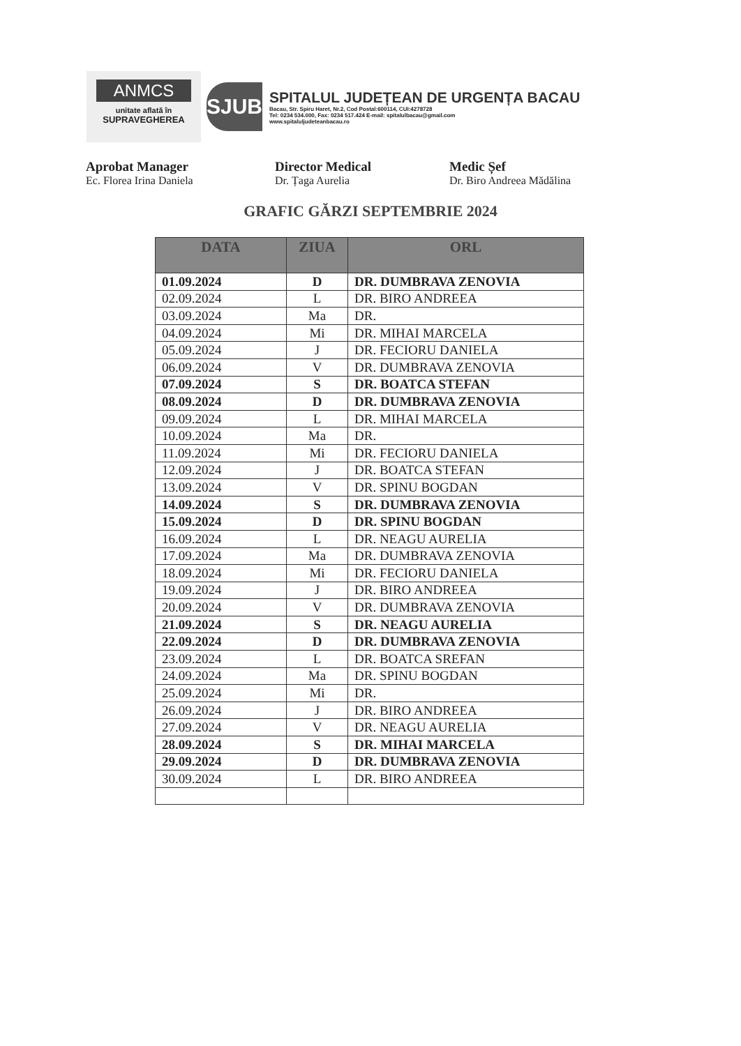ANMCS
unitate aflată în
SUPRAVEGHEREA
SJUB
SPITALUL JUDEȚEAN DE URGENȚA BACAU
Bacau, Str. Spiru Haret, Nr.2, Cod Postal:600114, CUI:4278728
Tel: 0234 534.000, Fax: 0234 517.424 E-mail: spitalulbacau@gmail.com
www.spitaluljudeteanbacau.ro
Aprobat Manager
Ec. Florea Irina Daniela
Director Medical
Dr. Țaga Aurelia
Medic Șef
Dr. Biro Andreea Mădălina
GRAFIC GĂRZI SEPTEMBRIE 2024
| DATA | ZIUA | ORL |
| --- | --- | --- |
| 01.09.2024 | D | DR. DUMBRAVA ZENOVIA |
| 02.09.2024 | L | DR. BIRO ANDREEA |
| 03.09.2024 | Ma | DR. |
| 04.09.2024 | Mi | DR. MIHAI MARCELA |
| 05.09.2024 | J | DR. FECIORU DANIELA |
| 06.09.2024 | V | DR. DUMBRAVA ZENOVIA |
| 07.09.2024 | S | DR. BOATCA STEFAN |
| 08.09.2024 | D | DR. DUMBRAVA ZENOVIA |
| 09.09.2024 | L | DR. MIHAI MARCELA |
| 10.09.2024 | Ma | DR. |
| 11.09.2024 | Mi | DR. FECIORU DANIELA |
| 12.09.2024 | J | DR. BOATCA STEFAN |
| 13.09.2024 | V | DR. SPINU BOGDAN |
| 14.09.2024 | S | DR. DUMBRAVA ZENOVIA |
| 15.09.2024 | D | DR. SPINU BOGDAN |
| 16.09.2024 | L | DR. NEAGU AURELIA |
| 17.09.2024 | Ma | DR. DUMBRAVA ZENOVIA |
| 18.09.2024 | Mi | DR. FECIORU DANIELA |
| 19.09.2024 | J | DR. BIRO ANDREEA |
| 20.09.2024 | V | DR. DUMBRAVA ZENOVIA |
| 21.09.2024 | S | DR. NEAGU AURELIA |
| 22.09.2024 | D | DR. DUMBRAVA ZENOVIA |
| 23.09.2024 | L | DR. BOATCA SREFAN |
| 24.09.2024 | Ma | DR. SPINU BOGDAN |
| 25.09.2024 | Mi | DR. |
| 26.09.2024 | J | DR. BIRO ANDREEA |
| 27.09.2024 | V | DR. NEAGU AURELIA |
| 28.09.2024 | S | DR. MIHAI MARCELA |
| 29.09.2024 | D | DR. DUMBRAVA ZENOVIA |
| 30.09.2024 | L | DR. BIRO ANDREEA |